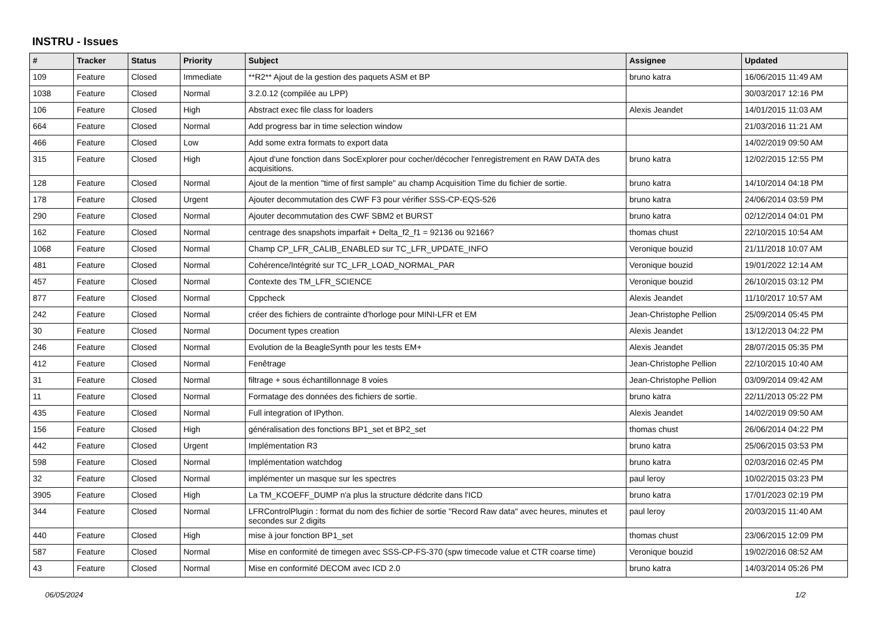INSTRU - Issues
| # | Tracker | Status | Priority | Subject | Assignee | Updated |
| --- | --- | --- | --- | --- | --- | --- |
| 109 | Feature | Closed | Immediate | **R2** Ajout de la gestion des paquets ASM et BP | bruno katra | 16/06/2015 11:49 AM |
| 1038 | Feature | Closed | Normal | 3.2.0.12 (compilée au LPP) | | 30/03/2017 12:16 PM |
| 106 | Feature | Closed | High | Abstract exec file class for loaders | Alexis Jeandet | 14/01/2015 11:03 AM |
| 664 | Feature | Closed | Normal | Add progress bar in time selection window | | 21/03/2016 11:21 AM |
| 466 | Feature | Closed | Low | Add some extra formats to export data | | 14/02/2019 09:50 AM |
| 315 | Feature | Closed | High | Ajout d'une fonction dans SocExplorer pour cocher/décocher l'enregistrement en RAW DATA des acquisitions. | bruno katra | 12/02/2015 12:55 PM |
| 128 | Feature | Closed | Normal | Ajout de la mention "time of first sample" au champ Acquisition Time du fichier de sortie. | bruno katra | 14/10/2014 04:18 PM |
| 178 | Feature | Closed | Urgent | Ajouter decommutation des CWF F3 pour vérifier SSS-CP-EQS-526 | bruno katra | 24/06/2014 03:59 PM |
| 290 | Feature | Closed | Normal | Ajouter decommutation des CWF SBM2 et BURST | bruno katra | 02/12/2014 04:01 PM |
| 162 | Feature | Closed | Normal | centrage des snapshots imparfait + Delta_f2_f1 = 92136 ou 92166? | thomas chust | 22/10/2015 10:54 AM |
| 1068 | Feature | Closed | Normal | Champ CP_LFR_CALIB_ENABLED sur TC_LFR_UPDATE_INFO | Veronique bouzid | 21/11/2018 10:07 AM |
| 481 | Feature | Closed | Normal | Cohérence/Intégrité sur TC_LFR_LOAD_NORMAL_PAR | Veronique bouzid | 19/01/2022 12:14 AM |
| 457 | Feature | Closed | Normal | Contexte des TM_LFR_SCIENCE | Veronique bouzid | 26/10/2015 03:12 PM |
| 877 | Feature | Closed | Normal | Cppcheck | Alexis Jeandet | 11/10/2017 10:57 AM |
| 242 | Feature | Closed | Normal | créer des fichiers de contrainte d'horloge pour MINI-LFR et EM | Jean-Christophe Pellion | 25/09/2014 05:45 PM |
| 30 | Feature | Closed | Normal | Document types creation | Alexis Jeandet | 13/12/2013 04:22 PM |
| 246 | Feature | Closed | Normal | Evolution de la BeagleSynth pour les tests EM+ | Alexis Jeandet | 28/07/2015 05:35 PM |
| 412 | Feature | Closed | Normal | Fenêtrage | Jean-Christophe Pellion | 22/10/2015 10:40 AM |
| 31 | Feature | Closed | Normal | filtrage + sous échantillonnage 8 voies | Jean-Christophe Pellion | 03/09/2014 09:42 AM |
| 11 | Feature | Closed | Normal | Formatage des données des fichiers de sortie. | bruno katra | 22/11/2013 05:22 PM |
| 435 | Feature | Closed | Normal | Full integration of IPython. | Alexis Jeandet | 14/02/2019 09:50 AM |
| 156 | Feature | Closed | High | généralisation des fonctions BP1_set et BP2_set | thomas chust | 26/06/2014 04:22 PM |
| 442 | Feature | Closed | Urgent | Implémentation R3 | bruno katra | 25/06/2015 03:53 PM |
| 598 | Feature | Closed | Normal | Implémentation watchdog | bruno katra | 02/03/2016 02:45 PM |
| 32 | Feature | Closed | Normal | implémenter un masque sur les spectres | paul leroy | 10/02/2015 03:23 PM |
| 3905 | Feature | Closed | High | La TM_KCOEFF_DUMP n'a plus la structure dédcrite dans l'ICD | bruno katra | 17/01/2023 02:19 PM |
| 344 | Feature | Closed | Normal | LFRControlPlugin : format du nom des fichier de sortie "Record Raw data" avec heures, minutes et secondes sur 2 digits | paul leroy | 20/03/2015 11:40 AM |
| 440 | Feature | Closed | High | mise à jour fonction BP1_set | thomas chust | 23/06/2015 12:09 PM |
| 587 | Feature | Closed | Normal | Mise en conformité de timegen avec SSS-CP-FS-370 (spw timecode value et CTR coarse time) | Veronique bouzid | 19/02/2016 08:52 AM |
| 43 | Feature | Closed | Normal | Mise en conformité DECOM avec ICD 2.0 | bruno katra | 14/03/2014 05:26 PM |
06/05/2024 1/2